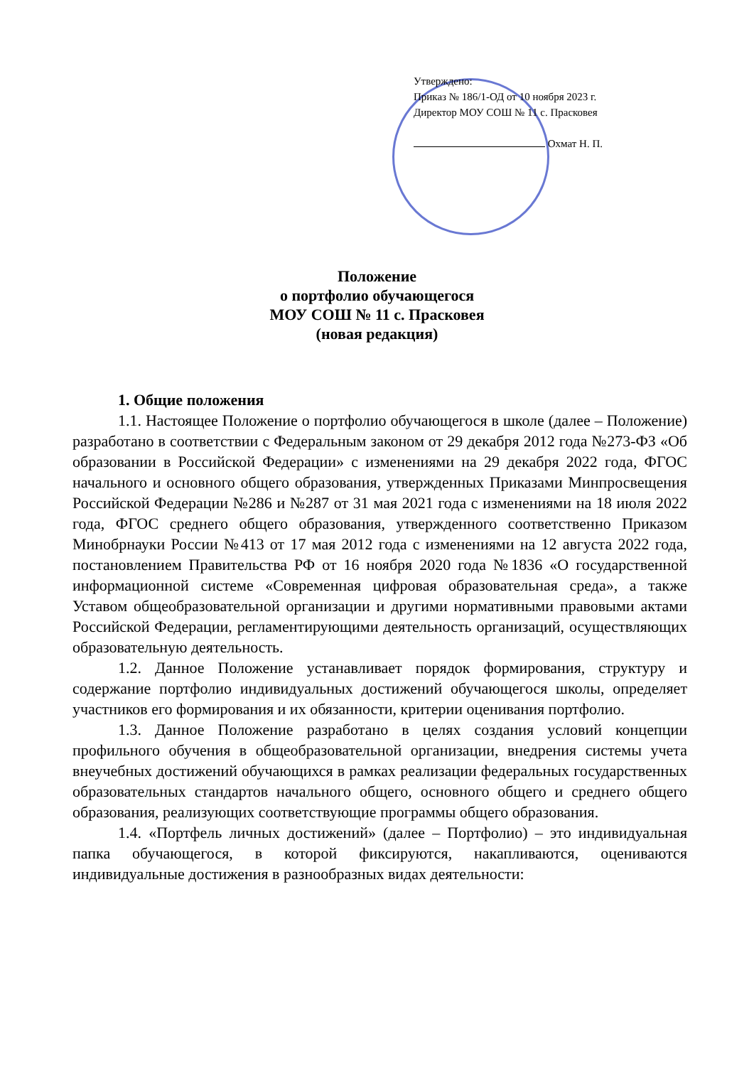Утверждено:
Приказ № 186/1-ОД от 10 ноября 2023 г.
Директор МОУ СОШ № 11 с. Прасковея
Охмат Н. П.
Положение
о портфолио обучающегося
МОУ СОШ № 11 с. Прасковея
(новая редакция)
1. Общие положения
1.1. Настоящее Положение о портфолио обучающегося в школе (далее – Положение) разработано в соответствии с Федеральным законом от 29 декабря 2012 года №273-ФЗ «Об образовании в Российской Федерации» с изменениями на 29 декабря 2022 года, ФГОС начального и основного общего образования, утвержденных Приказами Минпросвещения Российской Федерации №286 и №287 от 31 мая 2021 года с изменениями на 18 июля 2022 года, ФГОС среднего общего образования, утвержденного соответственно Приказом Минобрнауки России №413 от 17 мая 2012 года с изменениями на 12 августа 2022 года, постановлением Правительства РФ от 16 ноября 2020 года №1836 «О государственной информационной системе «Современная цифровая образовательная среда», а также Уставом общеобразовательной организации и другими нормативными правовыми актами Российской Федерации, регламентирующими деятельность организаций, осуществляющих образовательную деятельность.
1.2. Данное Положение устанавливает порядок формирования, структуру и содержание портфолио индивидуальных достижений обучающегося школы, определяет участников его формирования и их обязанности, критерии оценивания портфолио.
1.3. Данное Положение разработано в целях создания условий концепции профильного обучения в общеобразовательной организации, внедрения системы учета внеучебных достижений обучающихся в рамках реализации федеральных государственных образовательных стандартов начального общего, основного общего и среднего общего образования, реализующих соответствующие программы общего образования.
1.4. «Портфель личных достижений» (далее – Портфолио) – это индивидуальная папка обучающегося, в которой фиксируются, накапливаются, оцениваются индивидуальные достижения в разнообразных видах деятельности: